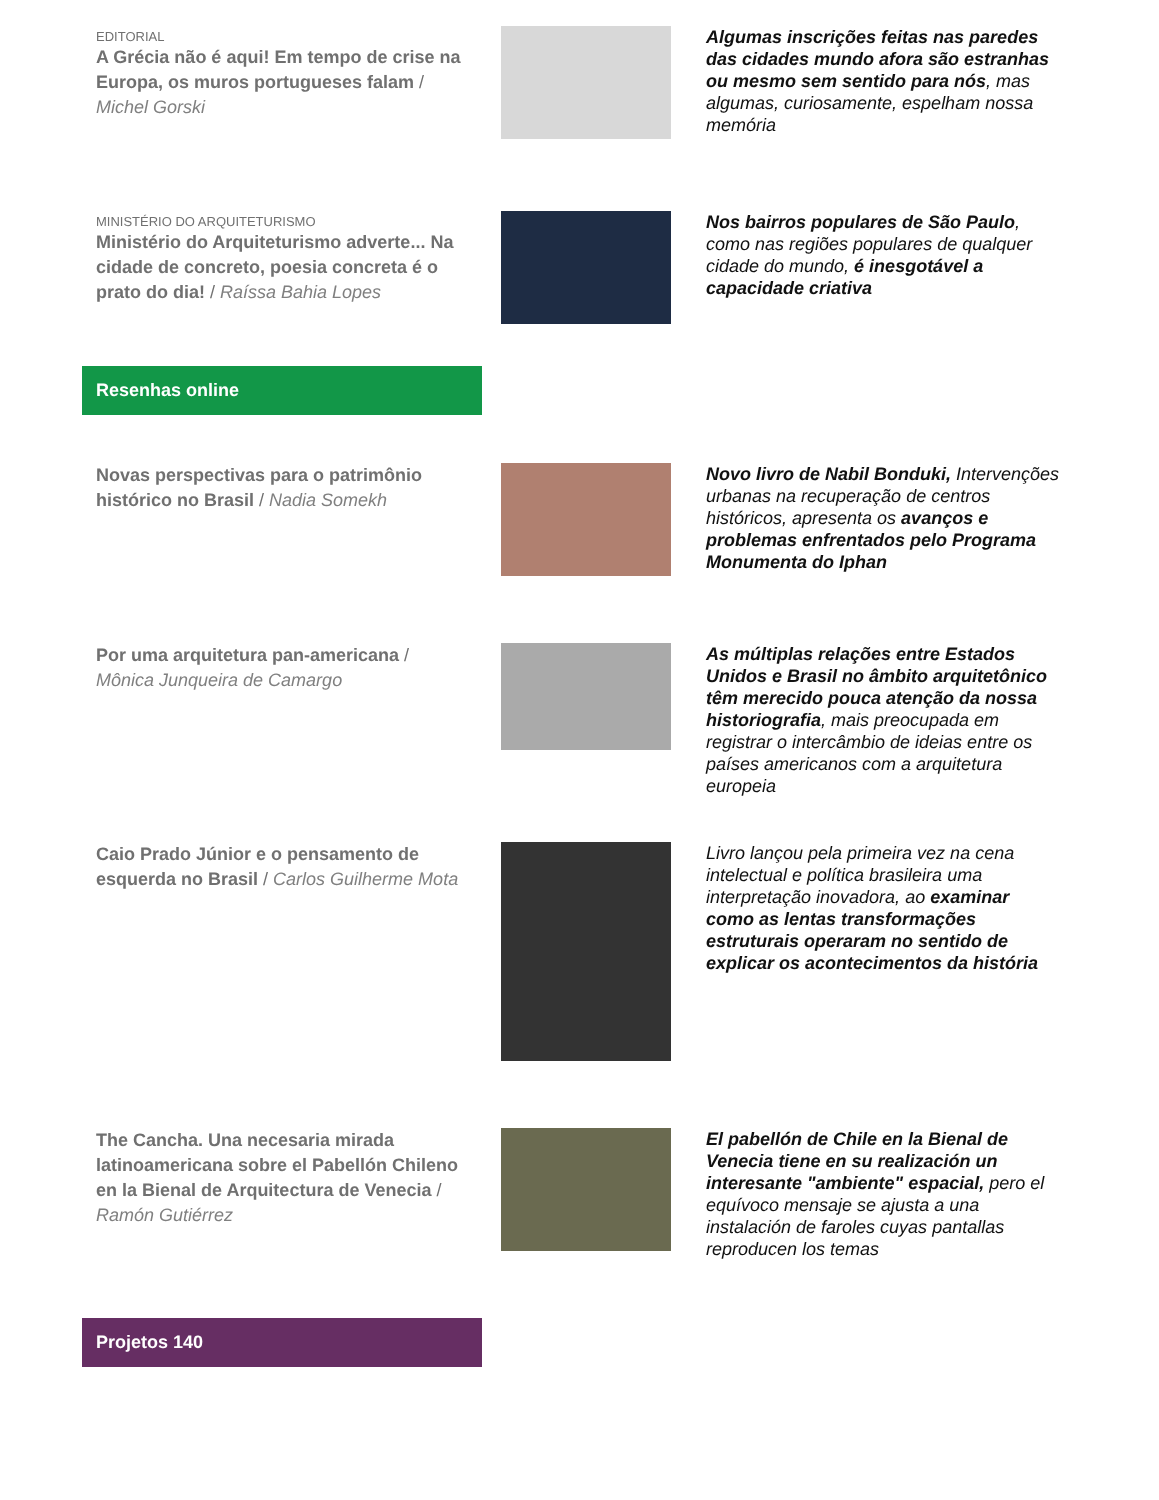EDITORIAL
A Grécia não é aqui! Em tempo de crise na Europa, os muros portugueses falam / Michel Gorski
Algumas inscrições feitas nas paredes das cidades mundo afora são estranhas ou mesmo sem sentido para nós, mas algumas, curiosamente, espelham nossa memória
MINISTÉRIO DO ARQUITETURISMO
Ministério do Arquiteturismo adverte... Na cidade de concreto, poesia concreta é o prato do dia! / Raíssa Bahia Lopes
Nos bairros populares de São Paulo, como nas regiões populares de qualquer cidade do mundo, é inesgotável a capacidade criativa
Resenhas online
Novas perspectivas para o patrimônio histórico no Brasil / Nadia Somekh
Novo livro de Nabil Bonduki, Intervenções urbanas na recuperação de centros históricos, apresenta os avanços e problemas enfrentados pelo Programa Monumenta do Iphan
Por uma arquitetura pan-americana / Mônica Junqueira de Camargo
As múltiplas relações entre Estados Unidos e Brasil no âmbito arquitetônico têm merecido pouca atenção da nossa historiografia, mais preocupada em registrar o intercâmbio de ideias entre os países americanos com a arquitetura europeia
Caio Prado Júnior e o pensamento de esquerda no Brasil / Carlos Guilherme Mota
Livro lançou pela primeira vez na cena intelectual e política brasileira uma interpretação inovadora, ao examinar como as lentas transformações estruturais operaram no sentido de explicar os acontecimentos da história
The Cancha. Una necesaria mirada latinoamericana sobre el Pabellón Chileno en la Bienal de Arquitectura de Venecia / Ramón Gutiérrez
El pabellón de Chile en la Bienal de Venecia tiene en su realización un interesante "ambiente" espacial, pero el equívoco mensaje se ajusta a una instalación de faroles cuyas pantallas reproducen los temas
Projetos 140